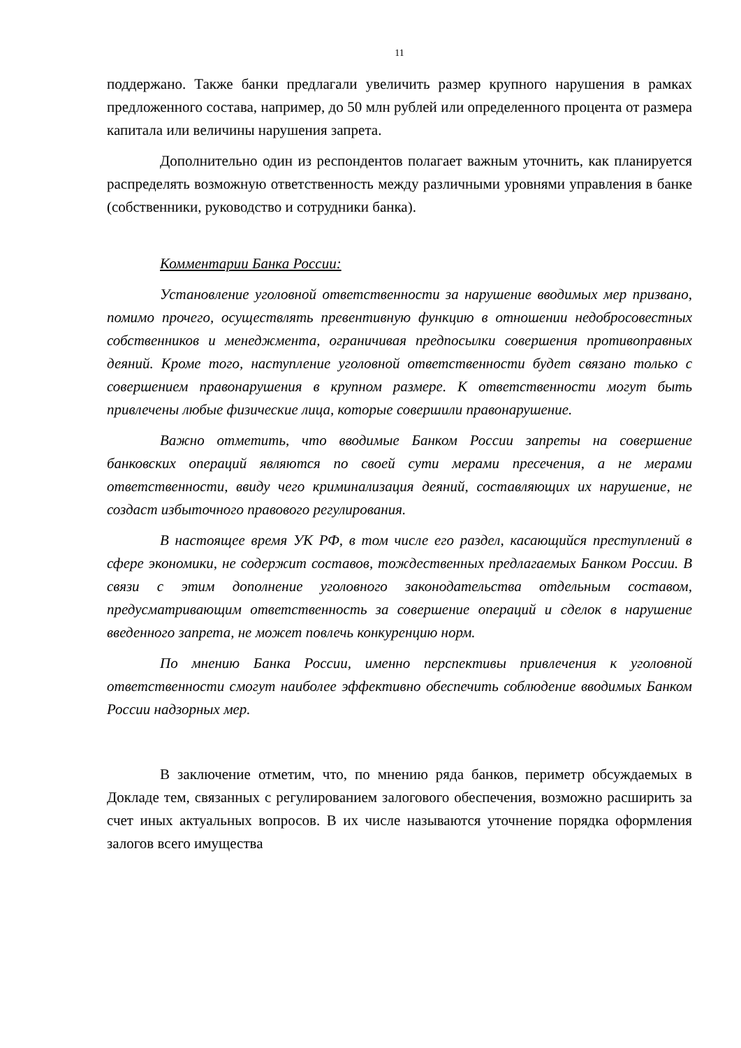11
поддержано. Также банки предлагали увеличить размер крупного нарушения в рамках предложенного состава, например, до 50 млн рублей или определенного процента от размера капитала или величины нарушения запрета.
Дополнительно один из респондентов полагает важным уточнить, как планируется распределять возможную ответственность между различными уровнями управления в банке (собственники, руководство и сотрудники банка).
Комментарии Банка России:
Установление уголовной ответственности за нарушение вводимых мер призвано, помимо прочего, осуществлять превентивную функцию в отношении недобросовестных собственников и менеджмента, ограничивая предпосылки совершения противоправных деяний. Кроме того, наступление уголовной ответственности будет связано только с совершением правонарушения в крупном размере. К ответственности могут быть привлечены любые физические лица, которые совершили правонарушение.
Важно отметить, что вводимые Банком России запреты на совершение банковских операций являются по своей сути мерами пресечения, а не мерами ответственности, ввиду чего криминализация деяний, составляющих их нарушение, не создаст избыточного правового регулирования.
В настоящее время УК РФ, в том числе его раздел, касающийся преступлений в сфере экономики, не содержит составов, тождественных предлагаемых Банком России. В связи с этим дополнение уголовного законодательства отдельным составом, предусматривающим ответственность за совершение операций и сделок в нарушение введенного запрета, не может повлечь конкуренцию норм.
По мнению Банка России, именно перспективы привлечения к уголовной ответственности смогут наиболее эффективно обеспечить соблюдение вводимых Банком России надзорных мер.
В заключение отметим, что, по мнению ряда банков, периметр обсуждаемых в Докладе тем, связанных с регулированием залогового обеспечения, возможно расширить за счет иных актуальных вопросов. В их числе называются уточнение порядка оформления залогов всего имущества